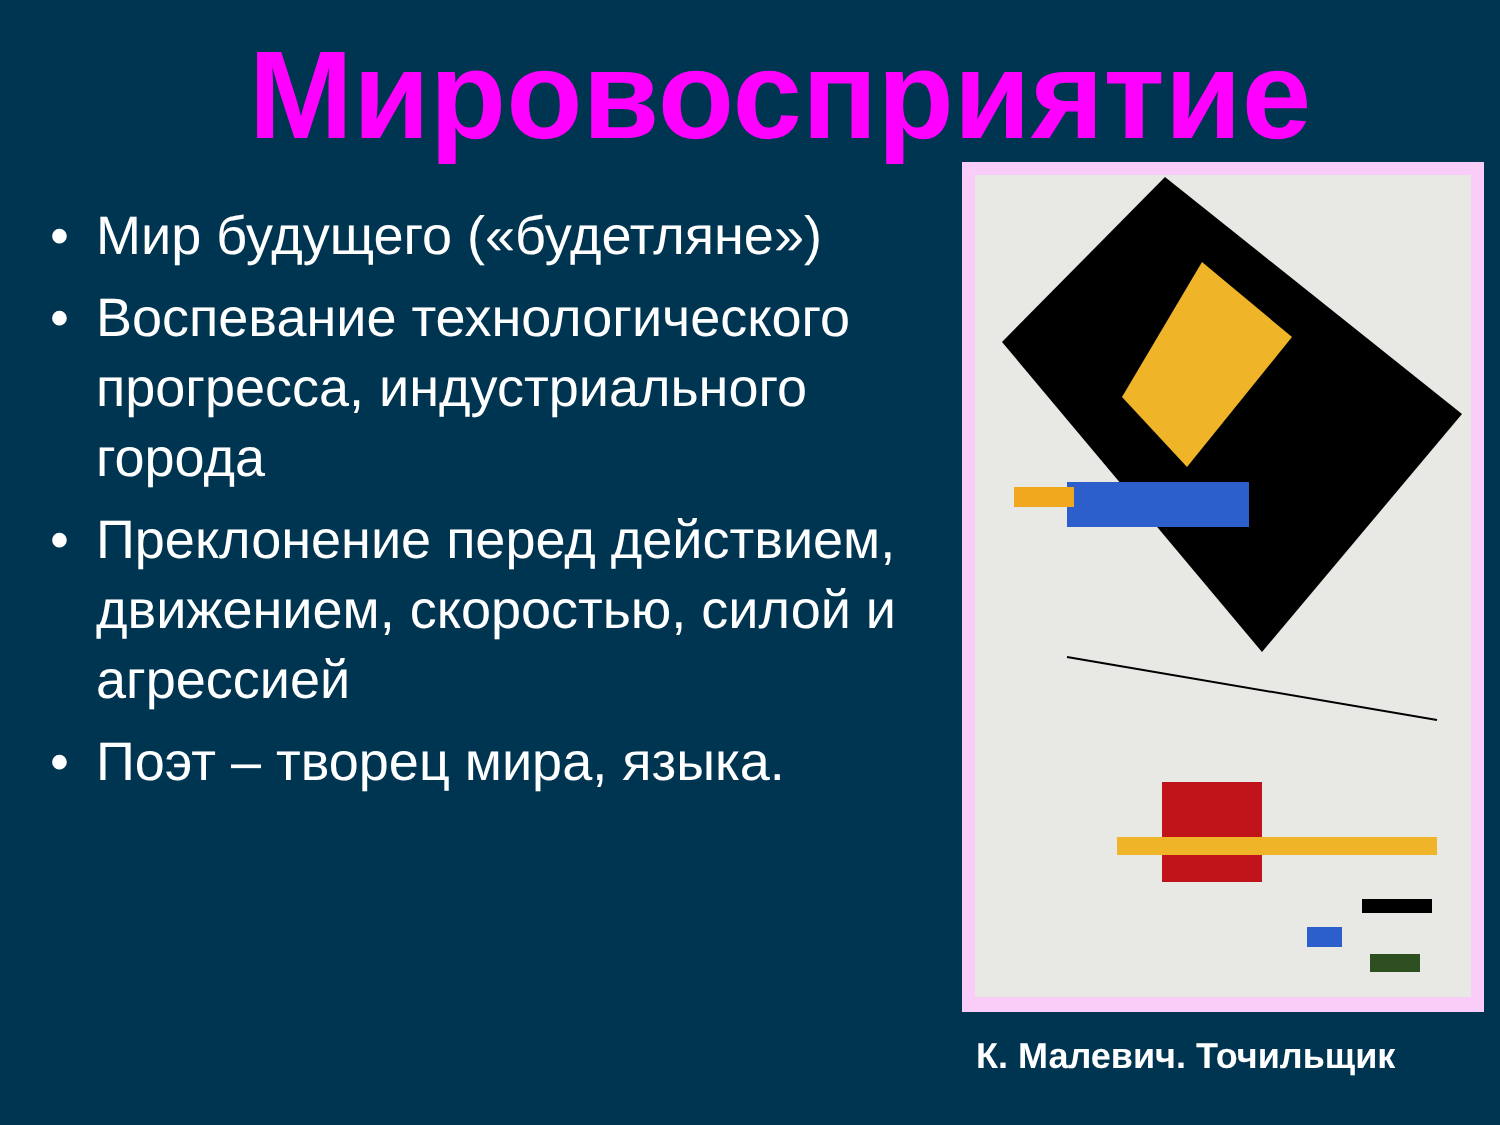Мировосприятие
• Мир будущего («будетляне»)
• Воспевание технологического прогресса, индустриального города
• Преклонение перед действием, движением, скоростью, силой и агрессией
• Поэт – творец мира, языка.
К. Малевич. Точильщик